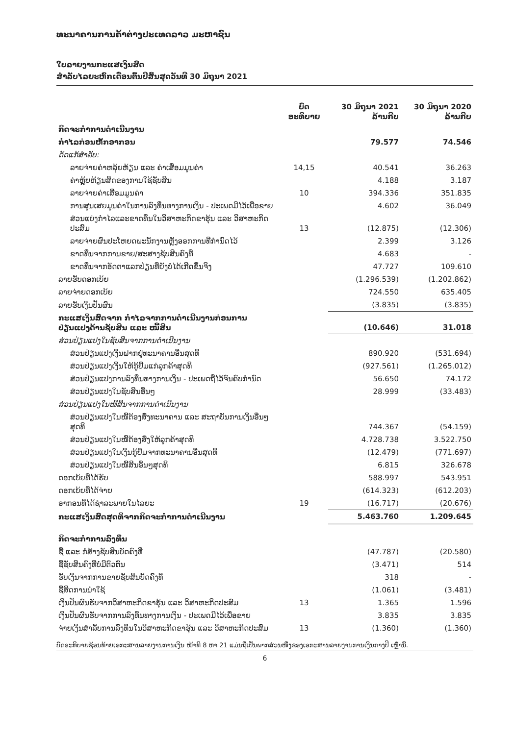ທະນາຄານການຄ້າຕ່າງປະເທດລາວ ມະຫາຊົນ
ໃບລາຍງານກະແສເງິນສົດ
ສຳລັບໄລຍະຫົກເດືອນຕົ້ນປີສິ້ນສຸດວັນທີ 30 ມິຖຸນາ 2021
| | ບົດ ອະທິບາຍ | 30 ມິຖຸນາ 2021 ລ້ານກີບ | 30 ມິຖຸນາ 2020 ລ້ານກີບ |
| --- | --- | --- | --- |
| ກິດຈະກຳການດຳເນີນງານ | | | |
| ກຳໄລກ່ອນຫັກອາກອນ | | 79.577 | 74.546 |
| ດັດແກ້ສຳລັບ: | | | |
| ລາຍຈ່າຍຄ່າຫລຸ້ຍຫ້ຽນ ແລະ ຄ່າເສື່ອມມູນຄ່າ | 14,15 | 40.541 | 36.263 |
| ຄ່າຫຼຸ້ຍຫ້ຽນສິດຂອງການໃຊ້ຊັບສິນ | | 4.188 | 3.187 |
| ລາຍຈ່າຍຄ່າເສື່ອມມູນຄ່າ | 10 | 394.336 | 351.835 |
| ການສູນເສຍມູນຄ່າໃນການລົງທຶນທາງການເງິນ - ປະເພດມີໄວ້ເພື່ອຂາຍ | | 4.602 | 36.049 |
| ສ່ວນແບ່ງກຳໄລແລະຂາດທຶນໃນວິສາຫະກິດຂາຮຸ້ນ ແລະ ວິສາຫະກິດປະສົມ | 13 | (12.875) | (12.306) |
| ລາຍຈ່າຍຜົນປະໂຫຍດພະນັກງານຫຼັງອອກການທີ່ກຳນົດໄວ້ | | 2.399 | 3.126 |
| ຂາດທຶນຈາກການຂາຍ/ສະສາງຊັບສິນຄົງທີ່ | | 4.683 | - |
| ຂາດທຶນຈາກອັດຕາແລກປ່ຽນທີ່ຍັງບໍ່ໄດ້ເກີດຂຶ້ນຈິງ | | 47.727 | 109.610 |
| ລາຍຮັບດອກເບ້ຍ | | (1.296.539) | (1.202.862) |
| ລາຍຈ່າຍດອກເບ້ຍ | | 724.550 | 635.405 |
| ລາຍຮັບເງິນປັນຜົນ | | (3.835) | (3.835) |
| ກະແສເງິນສົດຈາກ ກຳໄລຈາກການດຳເນີນງານກ່ອນການ ປ່ຽນແປງດ້ານຊັບສິນ ແລະ ໜີ້ສິນ | | (10.646) | 31.018 |
| ສ່ວນປ່ຽນແປງໃນຊັບສິນຈາກການດຳເນີນງານ | | | |
| ສ່ວນປ່ຽນແປງເງິນຝາກຢູ່ທະນາຄານອື່ນສຸດທິ | | 890.920 | (531.694) |
| ສ່ວນປ່ຽນແປງເງິນໃຫ້ກູ້ຢືມແກ່ລູກຄ້າສຸດທິ | | (927.561) | (1.265.012) |
| ສ່ວນປ່ຽນແປງການລົງທຶນທາງການເງິນ - ປະເພດຖືໄວ້ຈົນຄົບກຳນົດ | | 56.650 | 74.172 |
| ສ່ວນປ່ຽນແປງໃນຊັບສິນອື່ນໆ | | 28.999 | (33.483) |
| ສ່ວນປ່ຽນແປງໃນໜີ້ສິນຈາກການດຳເນີນງານ | | | |
| ສ່ວນປ່ຽນແປງໃນໜີ້ຕ້ອງສົ່ງທະນາຄານ ແລະ ສະຖາບັນການເງິນອື່ນໆ ສຸດທິ | | 744.367 | (54.159) |
| ສ່ວນປ່ຽນແປງໃນໜີ້ຕ້ອງສົ່ງໃຫ້ລູກຄ້າສຸດທິ | | 4.728.738 | 3.522.750 |
| ສ່ວນປ່ຽນແປງໃນເງິນກູ້ຢືມຈາກທະນາຄານອື່ນສຸດທິ | | (12.479) | (771.697) |
| ສ່ວນປ່ຽນແປງໃນໜີ້ສິນອື່ນໆສຸດທິ | | 6.815 | 326.678 |
| ດອກເບ້ຍທີ່ໄດ້ຮັບ | | 588.997 | 543.951 |
| ດອກເບ້ຍທີ່ໄດ້ຈ່າຍ | | (614.323) | (612.203) |
| ອາກອນທີ່ໄດ້ຊຳລະພາຍໃນໄລຍະ | 19 | (16.717) | (20.676) |
| ກະແສເງິນສົດສຸດທິຈາກກິດຈະກຳການດຳເນີນງານ | | 5.463.760 | 1.209.645 |
| ກິດຈະກຳການລົງທຶນ | | | |
| ຊື້ ແລະ ກໍ່ສ້າງຊັບສິນບັດຄົງທີ່ | | (47.787) | (20.580) |
| ຊື້ຊັບສິນຄົງທີ່ບໍ່ມີຕົວຕົນ | | (3.471) | 514 |
| ຮັບເງິນຈາກການຂາຍຊັບສິນບັດຄົງທີ່ | | 318 | - |
| ຊື້ສິດການນຳໃຊ້ | | (1.061) | (3.481) |
| ເງິນປັນຜົນຮັບຈາກວິສາຫະກິດຂາຮຸ້ນ ແລະ ວິສາຫະກິດປະສົມ | 13 | 1.365 | 1.596 |
| ເງິນປັນຜົນຮັບຈາກການລົງທຶນທາງການເງິນ - ປະເພດມີໄວ້ເພື່ອຂາຍ | | 3.835 | 3.835 |
| ຈ່າຍເງິນສຳລັບການລົງທຶນໃນວິສາຫະກິດຂາຮຸ້ນ ແລະ ວິສາຫະກິດປະສົມ | 13 | (1.360) | (1.360) |
ບົດອະທິບາຍຊ້ອນທ້າຍເອກະສານລາຍງານການເງິນ ໜ້າທີ 8 ຫາ 21 ແມ່ນຖືເປັນພາກສ່ວນໜຶ່ງຂອງເອກະສານລາຍງານການເງິນກາງປີ ເຫຼົ່ານີ້.
6